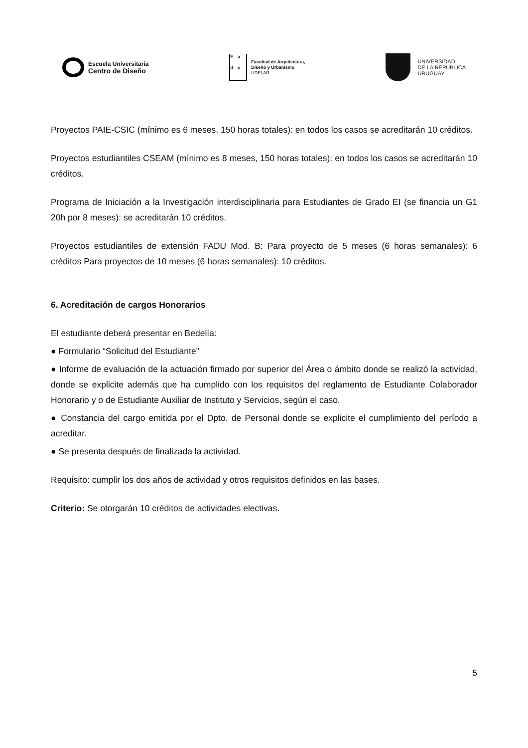Escuela Universitaria
Centro de Diseño
F a
d u
Facultad de Arquitectura,
Diseño y Urbanismo
UDELAR
UNIVERSIDAD
DE LA REPÚBLICA
URUGUAY
Proyectos PAIE-CSIC (mínimo es 6 meses, 150 horas totales): en todos los casos se acreditarán 10 créditos.
Proyectos estudiantiles CSEAM (mínimo es 8 meses, 150 horas totales): en todos los casos se acreditarán 10 créditos.
Programa de Iniciación a la Investigación interdisciplinaria para Estudiantes de Grado EI (se financia un G1 20h por 8 meses): se acreditarán 10 créditos.
Proyectos estudiantiles de extensión FADU Mod. B: Para proyecto de 5 meses (6 horas semanales): 6 créditos Para proyectos de 10 meses (6 horas semanales): 10 créditos.
6. Acreditación de cargos Honorarios
El estudiante deberá presentar en Bedelía:
● Formulario “Solicitud del Estudiante”
● Informe de evaluación de la actuación firmado por superior del Área o ámbito donde se realizó la actividad, donde se explicite además que ha cumplido con los requisitos del reglamento de Estudiante Colaborador Honorario y o de Estudiante Auxiliar de Instituto y Servicios, según el caso.
● Constancia del cargo emitida por el Dpto. de Personal donde se explicite el cumplimiento del período a acreditar.
● Se presenta después de finalizada la actividad.
Requisito: cumplir los dos años de actividad y otros requisitos definidos en las bases.
Criterio: Se otorgarán 10 créditos de actividades electivas.
5